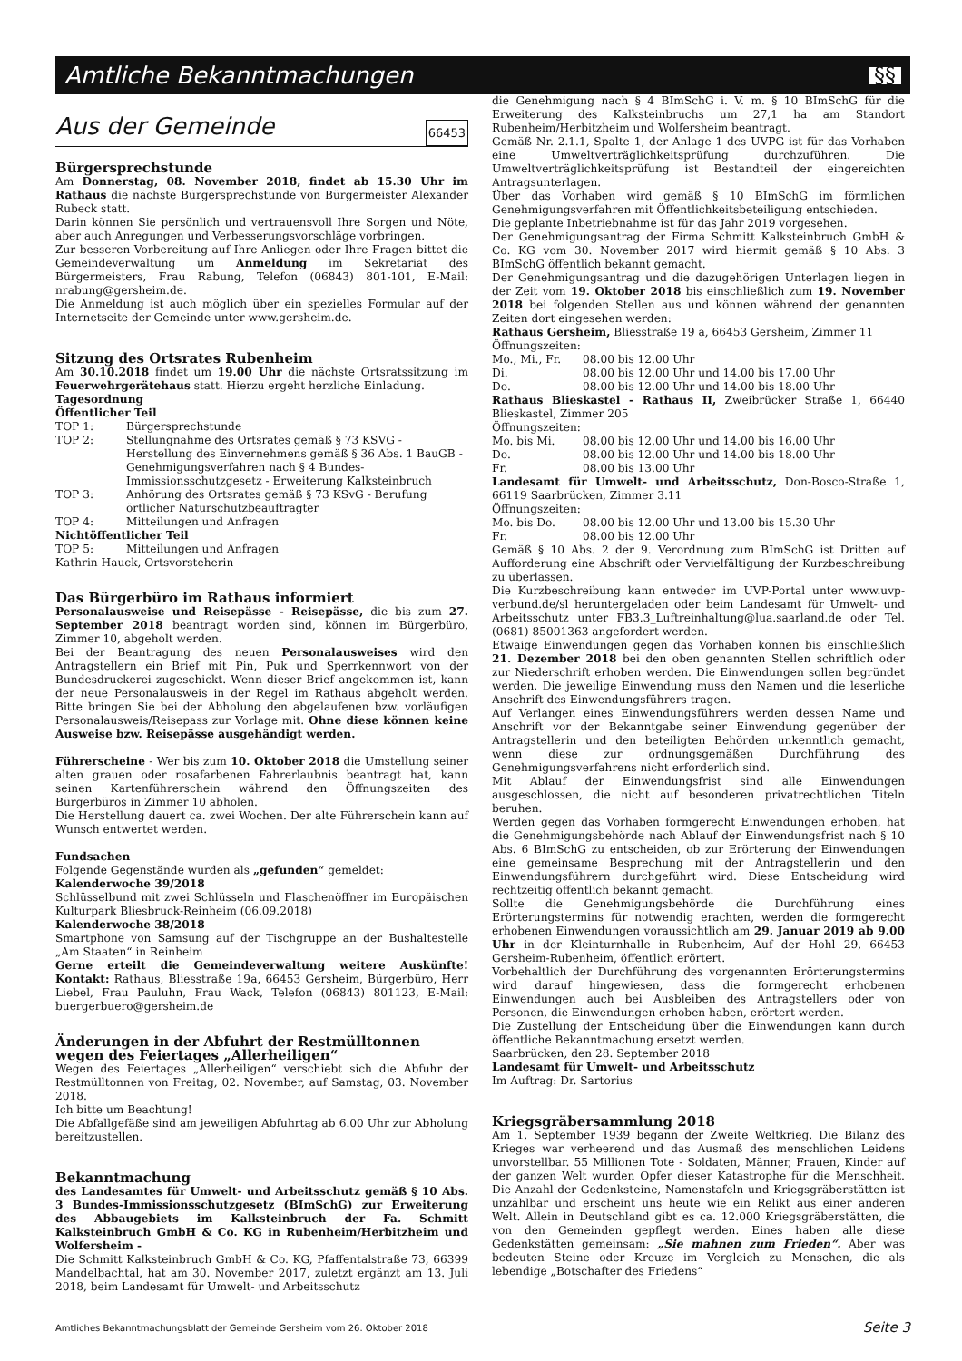Amtliche Bekanntmachungen §§
Aus der Gemeinde 66453
Bürgersprechstunde
Am Donnerstag, 08. November 2018, findet ab 15.30 Uhr im Rathaus die nächste Bürgersprechstunde von Bürgermeister Alexander Rubeck statt.
Darin können Sie persönlich und vertrauensvoll Ihre Sorgen und Nöte, aber auch Anregungen und Verbesserungsvorschläge vorbringen.
Zur besseren Vorbereitung auf Ihre Anliegen oder Ihre Fragen bittet die Gemeindeverwaltung um Anmeldung im Sekretariat des Bürgermeisters, Frau Rabung, Telefon (06843) 801-101, E-Mail: nrabung@gersheim.de.
Die Anmeldung ist auch möglich über ein spezielles Formular auf der Internetseite der Gemeinde unter www.gersheim.de.
Sitzung des Ortsrates Rubenheim
Am 30.10.2018 findet um 19.00 Uhr die nächste Ortsratssitzung im Feuerwehrgerätehaus statt. Hierzu ergeht herzliche Einladung.
Tagesordnung
Öffentlicher Teil
TOP 1: Bürgersprechstunde
TOP 2: Stellungnahme des Ortsrates gemäß § 73 KSVG - Herstellung des Einvernehmens gemäß § 36 Abs. 1 BauGB - Genehmigungsverfahren nach § 4 Bundes-Immissionsschutzgesetz - Erweiterung Kalksteinbruch
TOP 3: Anhörung des Ortsrates gemäß § 73 KSvG - Berufung örtlicher Naturschutzbeauftragter
TOP 4: Mitteilungen und Anfragen
Nichtöffentlicher Teil
TOP 5: Mitteilungen und Anfragen
Kathrin Hauck, Ortsvorsteherin
Das Bürgerbüro im Rathaus informiert
Personalausweise und Reisepässe - Reisepässe, die bis zum 27. September 2018 beantragt worden sind, können im Bürgerbüro, Zimmer 10, abgeholt werden.
Bei der Beantragung des neuen Personalausweises wird den Antragstellern ein Brief mit Pin, Puk und Sperrkennwort von der Bundesdruckerei zugeschickt. Wenn dieser Brief angekommen ist, kann der neue Personalausweis in der Regel im Rathaus abgeholt werden. Bitte bringen Sie bei der Abholung den abgelaufenen bzw. vorläufigen Personalausweis/Reisepass zur Vorlage mit. Ohne diese können keine Ausweise bzw. Reisepässe ausgehändigt werden.
Führerscheine - Wer bis zum 10. Oktober 2018 die Umstellung seiner alten grauen oder rosafarbenen Fahrerlaubnis beantragt hat, kann seinen Kartenführerschein während den Öffnungszeiten des Bürgerbüros in Zimmer 10 abholen.
Die Herstellung dauert ca. zwei Wochen. Der alte Führerschein kann auf Wunsch entwertet werden.
Fundsachen
Folgende Gegenstände wurden als „gefunden“ gemeldet:
Kalenderwoche 39/2018
Schlüsselbund mit zwei Schlüsseln und Flaschenöffner im Europäischen Kulturpark Bliesbruck-Reinheim (06.09.2018)
Kalenderwoche 38/2018
Smartphone von Samsung auf der Tischgruppe an der Bushaltestelle „Am Staaten“ in Reinheim
Gerne erteilt die Gemeindeverwaltung weitere Auskünfte! Kontakt: Rathaus, Bliesstraße 19a, 66453 Gersheim, Bürgerbüro, Herr Liebel, Frau Pauluhn, Frau Wack, Telefon (06843) 801123, E-Mail: buergerbuero@gersheim.de
Änderungen in der Abfuhrt der Restmülltonnen wegen des Feiertages „Allerheiligen“
Wegen des Feiertages „Allerheiligen“ verschiebt sich die Abfuhr der Restmülltonnen von Freitag, 02. November, auf Samstag, 03. November 2018.
Ich bitte um Beachtung!
Die Abfallgefäße sind am jeweiligen Abfuhrtag ab 6.00 Uhr zur Abholung bereitzustellen.
Bekanntmachung
des Landesamtes für Umwelt- und Arbeitsschutz gemäß § 10 Abs. 3 Bundes-Immissionsschutzgesetz (BImSchG) zur Erweiterung des Abbaugebiets im Kalksteinbruch der Fa. Schmitt Kalksteinbruch GmbH & Co. KG in Rubenheim/Herbitzheim und Wolfersheim -
Die Schmitt Kalksteinbruch GmbH & Co. KG, Pfaffentalstraße 73, 66399 Mandelbachtal, hat am 30. November 2017, zuletzt ergänzt am 13. Juli 2018, beim Landesamt für Umwelt- und Arbeitsschutz
die Genehmigung nach § 4 BImSchG i. V. m. § 10 BImSchG für die Erweiterung des Kalksteinbruchs um 27,1 ha am Standort Rubenheim/Herbitzheim und Wolfersheim beantragt.
Gemäß Nr. 2.1.1, Spalte 1, der Anlage 1 des UVPG ist für das Vorhaben eine Umweltverträglichkeitsprüfung durchzuführen. Die Umweltverträglichkeitsprüfung ist Bestandteil der eingereichten Antragsunterlagen.
Über das Vorhaben wird gemäß § 10 BImSchG im förmlichen Genehmigungsverfahren mit Öffentlichkeitsbeteiligung entschieden.
Die geplante Inbetriebnahme ist für das Jahr 2019 vorgesehen.
Der Genehmigungsantrag der Firma Schmitt Kalksteinbruch GmbH & Co. KG vom 30. November 2017 wird hiermit gemäß § 10 Abs. 3 BImSchG öffentlich bekannt gemacht.
Der Genehmigungsantrag und die dazugehörigen Unterlagen liegen in der Zeit vom 19. Oktober 2018 bis einschließlich zum 19. November 2018 bei folgenden Stellen aus und können während der genannten Zeiten dort eingesehen werden:
Rathaus Gersheim, Bliesstraße 19 a, 66453 Gersheim, Zimmer 11
Öffnungszeiten:
Mo., Mi., Fr. 08.00 bis 12.00 Uhr
Di. 08.00 bis 12.00 Uhr und 14.00 bis 17.00 Uhr
Do. 08.00 bis 12.00 Uhr und 14.00 bis 18.00 Uhr
Rathaus Blieskastel - Rathaus II, Zweibrücker Straße 1, 66440 Blieskastel, Zimmer 205
Öffnungszeiten:
Mo. bis Mi. 08.00 bis 12.00 Uhr und 14.00 bis 16.00 Uhr
Do. 08.00 bis 12.00 Uhr und 14.00 bis 18.00 Uhr
Fr. 08.00 bis 13.00 Uhr
Landesamt für Umwelt- und Arbeitsschutz, Don-Bosco-Straße 1, 66119 Saarbrücken, Zimmer 3.11
Öffnungszeiten:
Mo. bis Do. 08.00 bis 12.00 Uhr und 13.00 bis 15.30 Uhr
Fr. 08.00 bis 12.00 Uhr
Gemäß § 10 Abs. 2 der 9. Verordnung zum BImSchG ist Dritten auf Aufforderung eine Abschrift oder Vervielfältigung der Kurzbeschreibung zu überlassen.
Die Kurzbeschreibung kann entweder im UVP-Portal unter www.uvp-verbund.de/sl heruntergeladen oder beim Landesamt für Umwelt- und Arbeitsschutz unter FB3.3_Luftreinhaltung@lua.saarland.de oder Tel. (0681) 85001363 angefordert werden.
Etwaige Einwendungen gegen das Vorhaben können bis einschließlich 21. Dezember 2018 bei den oben genannten Stellen schriftlich oder zur Niederschrift erhoben werden. Die Einwendungen sollen begründet werden. Die jeweilige Einwendung muss den Namen und die leserliche Anschrift des Einwendungsführers tragen.
Auf Verlangen eines Einwendungsführers werden dessen Name und Anschrift vor der Bekanntgabe seiner Einwendung gegenüber der Antragstellerin und den beteiligten Behörden unkenntlich gemacht, wenn diese zur ordnungsgemäßen Durchführung des Genehmigungsverfahrens nicht erforderlich sind.
Mit Ablauf der Einwendungsfrist sind alle Einwendungen ausgeschlossen, die nicht auf besonderen privatrechtlichen Titeln beruhen.
Werden gegen das Vorhaben formgerecht Einwendungen erhoben, hat die Genehmigungsbehörde nach Ablauf der Einwendungsfrist nach § 10 Abs. 6 BImSchG zu entscheiden, ob zur Erörterung der Einwendungen eine gemeinsame Besprechung mit der Antragstellerin und den Einwendungsführern durchgeführt wird. Diese Entscheidung wird rechtzeitig öffentlich bekannt gemacht.
Sollte die Genehmigungsbehörde die Durchführung eines Erörterungstermins für notwendig erachten, werden die formgerecht erhobenen Einwendungen voraussichtlich am 29. Januar 2019 ab 9.00 Uhr in der Kleinturnhalle in Rubenheim, Auf der Hohl 29, 66453 Gersheim-Rubenheim, öffentlich erörtert.
Vorbehaltlich der Durchführung des vorgenannten Erörterungstermins wird darauf hingewiesen, dass die formgerecht erhobenen Einwendungen auch bei Ausbleiben des Antragstellers oder von Personen, die Einwendungen erhoben haben, erörtert werden.
Die Zustellung der Entscheidung über die Einwendungen kann durch öffentliche Bekanntmachung ersetzt werden.
Saarbrücken, den 28. September 2018
Landesamt für Umwelt- und Arbeitsschutz
Im Auftrag: Dr. Sartorius
Kriegsgräbersammlung 2018
Am 1. September 1939 begann der Zweite Weltkrieg. Die Bilanz des Krieges war verheerend und das Ausmaß des menschlichen Leidens unvorstellbar. 55 Millionen Tote - Soldaten, Männer, Frauen, Kinder auf der ganzen Welt wurden Opfer dieser Katastrophe für die Menschheit. Die Anzahl der Gedenksteine, Namenstafeln und Kriegsgräberstätten ist unzählbar und erscheint uns heute wie ein Relikt aus einer anderen Welt. Allein in Deutschland gibt es ca. 12.000 Kriegsgräberstätten, die von den Gemeinden gepflegt werden. Eines haben alle diese Gedenkstätten gemeinsam: „Sie mahnen zum Frieden“. Aber was bedeuten Steine oder Kreuze im Vergleich zu Menschen, die als lebendige „Botschafter des Friedens“
Amtliches Bekanntmachungsblatt der Gemeinde Gersheim vom 26. Oktober 2018 Seite 3